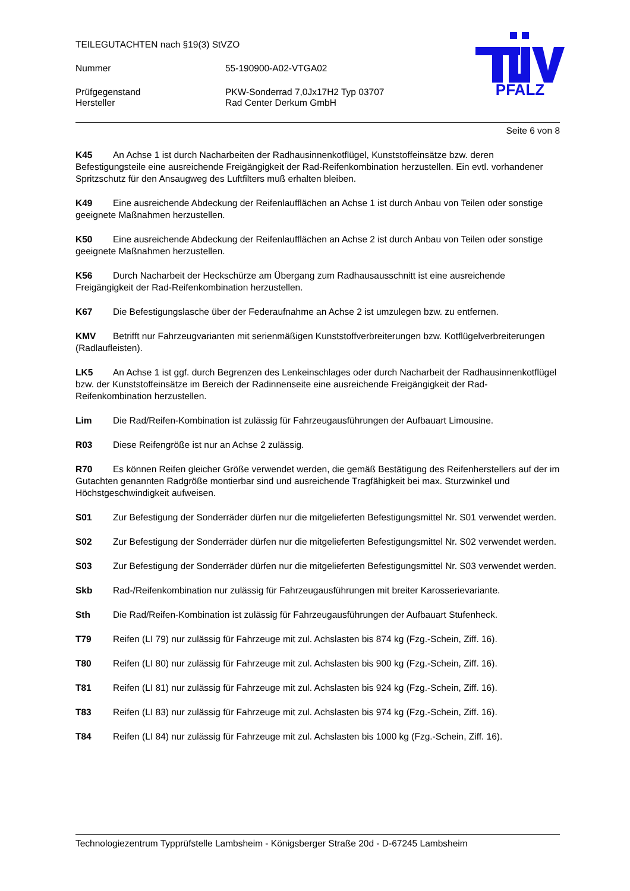TEILEGUTACHTEN nach §19(3) StVZO
Nummer 55-190900-A02-VTGA02
Prüfgegenstand PKW-Sonderrad 7,0Jx17H2 Typ 03707
Hersteller Rad Center Derkum GmbH
PFALZ
Seite 6 von 8
K45 An Achse 1 ist durch Nacharbeiten der Radhausinnenkotflügel, Kunststoffeinsätze bzw. deren Befestigungsteile eine ausreichende Freigängigkeit der Rad-Reifenkombination herzustellen. Ein evtl. vorhandener Spritzschutz für den Ansaugweg des Luftfilters muß erhalten bleiben.
K49 Eine ausreichende Abdeckung der Reifenlaufflächen an Achse 1 ist durch Anbau von Teilen oder sonstige geeignete Maßnahmen herzustellen.
K50 Eine ausreichende Abdeckung der Reifenlaufflächen an Achse 2 ist durch Anbau von Teilen oder sonstige geeignete Maßnahmen herzustellen.
K56 Durch Nacharbeit der Heckschürze am Übergang zum Radhausausschnitt ist eine ausreichende Freigängigkeit der Rad-Reifenkombination herzustellen.
K67 Die Befestigungslasche über der Federaufnahme an Achse 2 ist umzulegen bzw. zu entfernen.
KMV Betrifft nur Fahrzeugvarianten mit serienmäßigen Kunststoffverbreiterungen bzw. Kotflügelverbreiterungen (Radlaufleisten).
LK5 An Achse 1 ist ggf. durch Begrenzen des Lenkeinschlages oder durch Nacharbeit der Radhausinnenkotflügel bzw. der Kunststoffeinsätze im Bereich der Radinnenseite eine ausreichende Freigängigkeit der Rad-Reifenkombination herzustellen.
Lim Die Rad/Reifen-Kombination ist zulässig für Fahrzeugausführungen der Aufbauart Limousine.
R03 Diese Reifengröße ist nur an Achse 2 zulässig.
R70 Es können Reifen gleicher Größe verwendet werden, die gemäß Bestätigung des Reifenherstellers auf der im Gutachten genannten Radgröße montierbar sind und ausreichende Tragfähigkeit bei max. Sturzwinkel und Höchstgeschwindigkeit aufweisen.
S01 Zur Befestigung der Sonderräder dürfen nur die mitgelieferten Befestigungsmittel Nr. S01 verwendet werden.
S02 Zur Befestigung der Sonderräder dürfen nur die mitgelieferten Befestigungsmittel Nr. S02 verwendet werden.
S03 Zur Befestigung der Sonderräder dürfen nur die mitgelieferten Befestigungsmittel Nr. S03 verwendet werden.
Skb Rad-/Reifenkombination nur zulässig für Fahrzeugausführungen mit breiter Karosserievariante.
Sth Die Rad/Reifen-Kombination ist zulässig für Fahrzeugausführungen der Aufbauart Stufenheck.
T79 Reifen (LI 79) nur zulässig für Fahrzeuge mit zul. Achslasten bis 874 kg (Fzg.-Schein, Ziff. 16).
T80 Reifen (LI 80) nur zulässig für Fahrzeuge mit zul. Achslasten bis 900 kg (Fzg.-Schein, Ziff. 16).
T81 Reifen (LI 81) nur zulässig für Fahrzeuge mit zul. Achslasten bis 924 kg (Fzg.-Schein, Ziff. 16).
T83 Reifen (LI 83) nur zulässig für Fahrzeuge mit zul. Achslasten bis 974 kg (Fzg.-Schein, Ziff. 16).
T84 Reifen (LI 84) nur zulässig für Fahrzeuge mit zul. Achslasten bis 1000 kg (Fzg.-Schein, Ziff. 16).
Technologiezentrum Typprüfstelle Lambsheim - Königsberger Straße 20d - D-67245 Lambsheim